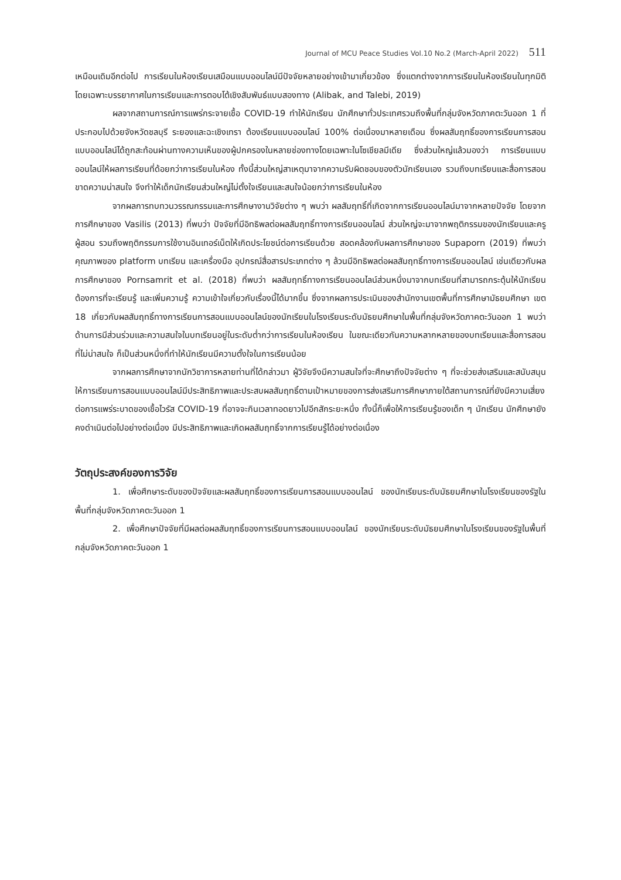Journal of MCU Peace Studies Vol.10 No.2 (March-April 2022) 511
เหมือนเดิมอีกต่อไป การเรียนในห้องเรียนเสมือนแบบออนไลน์มีปัจจัยหลายอย่างเข้ามาเกี่ยวข้อง ซึ่งแตกต่างจากการเรียนในห้องเรียนในทุกมิติ โดยเฉพาะบรรยากาศในการเรียนและการตอบโต้เชิงสัมพันธ์แบบสองทาง (Alibak, and Talebi, 2019)
ผลจากสถานการณ์การแพร่กระจายเชื้อ COVID-19 ทำให้นักเรียน นักศึกษาทั่วประเทศรวมถึงพื้นที่กลุ่มจังหวัดภาคตะวันออก 1 ที่ประกอบไปด้วยจังหวัดชลบุรี ระยองและฉะเชิงเทรา ต้องเรียนแบบออนไลน์ 100% ต่อเนื่องมาหลายเดือน ซึ่งผลสัมฤทธิ์ของการเรียนการสอนแบบออนไลน์ได้ถูกสะท้อนผ่านทางความเห็นของผู้ปกครองในหลายช่องทางโดยเฉพาะในโซเชียลมีเดีย ซึ่งส่วนใหญ่แล้วมองว่า การเรียนแบบออนไลน์ให้ผลการเรียนที่ด้อยกว่าการเรียนในห้อง ทั้งนี้ส่วนใหญ่สาเหตุมาจากความรับผิดชอบของตัวนักเรียนเอง รวมถึงบทเรียนและสื่อการสอนขาดความน่าสนใจ จึงทำให้เด็กนักเรียนส่วนใหญ่ไม่ตั้งใจเรียนและสนใจน้อยกว่าการเรียนในห้อง
จากผลการทบทวนวรรณกรรมและการศึกษางานวิจัยต่าง ๆ พบว่า ผลสัมฤทธิ์ที่เกิดจากการเรียนออนไลน์มาจากหลายปัจจัย โดยจากการศึกษาของ Vasilis (2013) ที่พบว่า ปัจจัยที่มีอิทธิพลต่อผลสัมฤทธิ์ทางการเรียนออนไลน์ ส่วนใหญ่จะมาจากพฤติกรรมของนักเรียนและครูผู้สอน รวมถึงพฤติกรรมการใช้งานอินเทอร์เน็ตให้เกิดประโยชน์ต่อการเรียนด้วย สอดคล้องกับผลการศึกษาของ Supaporn (2019) ที่พบว่า คุณภาพของ platform บทเรียน และเครื่องมือ อุปกรณ์สื่อสารประเภทต่าง ๆ ล้วนมีอิทธิพลต่อผลสัมฤทธิ์ทางการเรียนออนไลน์ เช่นเดียวกับผลการศึกษาของ Pornsamrit et al. (2018) ที่พบว่า ผลสัมฤทธิ์ทางการเรียนออนไลน์ส่วนหนึ่งมาจากบทเรียนที่สามารถกระตุ้นให้นักเรียนต้องการที่จะเรียนรู้ และเพิ่มความรู้ ความเข้าใจเกี่ยวกับเรื่องนี้ได้มากขึ้น ซึ่งจากผลการประเมินของสำนักงานเขตพื้นที่การศึกษามัธยมศึกษา เขต 18 เกี่ยวกับผลสัมฤทธิ์ทางการเรียนการสอนแบบออนไลน์ของนักเรียนในโรงเรียนระดับมัธยมศึกษาในพื้นที่กลุ่มจังหวัดภาคตะวันออก 1 พบว่า ด้านการมีส่วนร่วมและความสนใจในบทเรียนอยู่ในระดับต่ำกว่าการเรียนในห้องเรียน ในขณะเดียวกันความหลากหลายของบทเรียนและสื่อการสอนที่ไม่น่าสนใจ ก็เป็นส่วนหนึ่งที่ทำให้นักเรียนมีความตั้งใจในการเรียนน้อย
จากผลการศึกษาจากนักวิชาการหลายท่านที่ได้กล่าวมา ผู้วิจัยจึงมีความสนใจที่จะศึกษาถึงปัจจัยต่าง ๆ ที่จะช่วยส่งเสริมและสนับสนุนให้การเรียนการสอนแบบออนไลน์มีประสิทธิภาพและประสบผลสัมฤทธิ์ตามเป้าหมายของการส่งเสริมการศึกษาภายใต้สถานการณ์ที่ยังมีความเสี่ยงต่อการแพร่ระบาดของเชื้อไวรัส COVID-19 ที่อาจจะกินเวลาทอดยาวไปอีกสักระยะหนึ่ง ทั้งนี้ก็เพื่อให้การเรียนรู้ของเด็ก ๆ นักเรียน นักศึกษายังคงดำเนินต่อไปอย่างต่อเนื่อง มีประสิทธิภาพและเกิดผลสัมฤทธิ์จากการเรียนรู้ได้อย่างต่อเนื่อง
วัตถุประสงค์ของการวิจัย
1. เพื่อศึกษาระดับของปัจจัยและผลสัมฤทธิ์ของการเรียนการสอนแบบออนไลน์ ของนักเรียนระดับมัธยมศึกษาในโรงเรียนของรัฐในพื้นที่กลุ่มจังหวัดภาคตะวันออก 1
2. เพื่อศึกษาปัจจัยที่มีผลต่อผลสัมฤทธิ์ของการเรียนการสอนแบบออนไลน์ ของนักเรียนระดับมัธยมศึกษาในโรงเรียนของรัฐในพื้นที่กลุ่มจังหวัดภาคตะวันออก 1